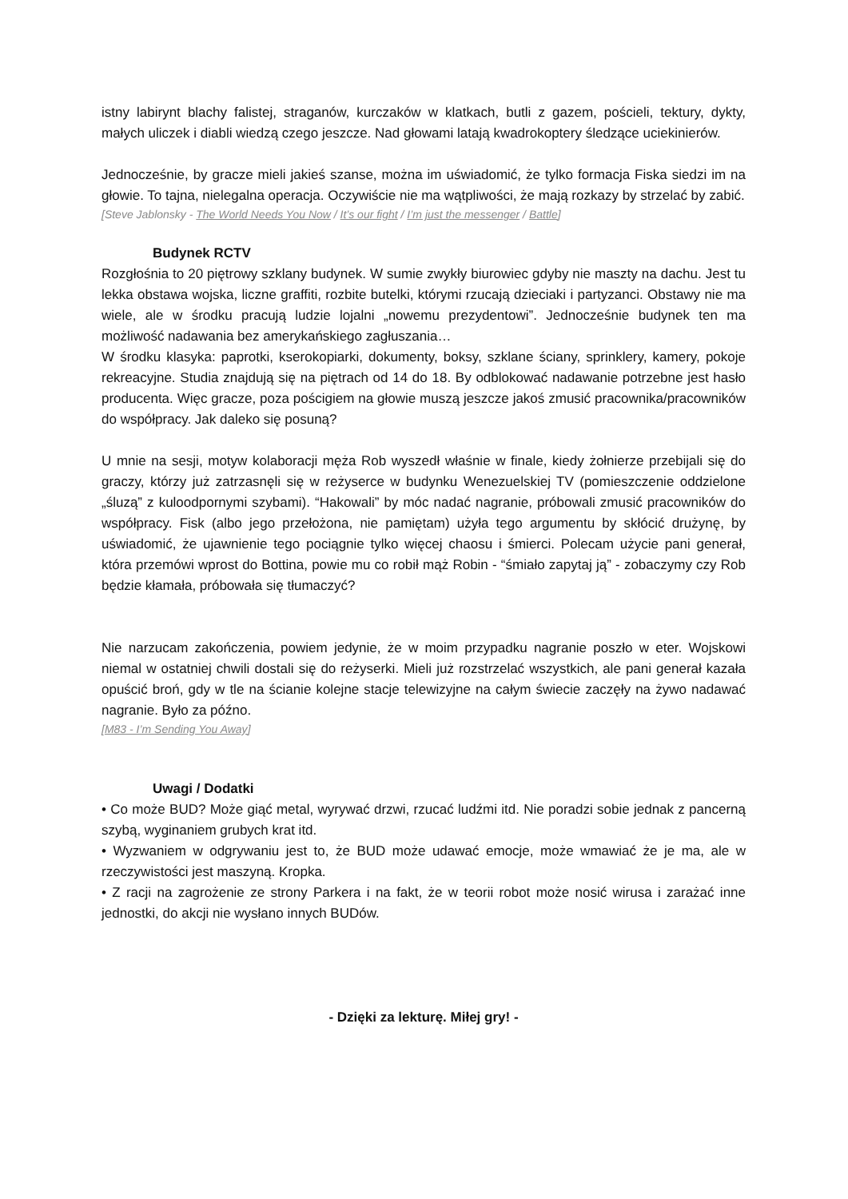istny labirynt blachy falistej, straganów, kurczaków w klatkach, butli z gazem, pościeli, tektury, dykty, małych uliczek i diabli wiedzą czego jeszcze. Nad głowami latają kwadrokoptery śledzące uciekinierów.
Jednocześnie, by gracze mieli jakieś szanse, można im uświadomić, że tylko formacja Fiska siedzi im na głowie. To tajna, nielegalna operacja. Oczywiście nie ma wątpliwości, że mają rozkazy by strzelać by zabić.
[Steve Jablonsky - The World Needs You Now / It’s our fight / I’m just the messenger / Battle]
Budynek RCTV
Rozgłośnia to 20 piętrowy szklany budynek. W sumie zwykły biurowiec gdyby nie maszty na dachu. Jest tu lekka obstawa wojska, liczne graffiti, rozbite butelki, którymi rzucają dzieciaki i partyzanci. Obstawy nie ma wiele, ale w środku pracują ludzie lojalni „nowemu prezydentowi”. Jednocześnie budynek ten ma możliwość nadawania bez amerykańskiego zagłuszania…
W środku klasyka: paprotki, kserokopiarki, dokumenty, boksy, szklane ściany, sprinklery, kamery, pokoje rekreacyjne. Studia znajdują się na piętrach od 14 do 18. By odblokować nadawanie potrzebne jest hasło producenta. Więc gracze, poza pościgiem na głowie muszą jeszcze jakoś zmusić pracownika/pracowników do współpracy. Jak daleko się posuną?
U mnie na sesji, motyw kolaboracji męża Rob wyszedł właśnie w finale, kiedy żołnierze przebijali się do graczy, którzy już zatrzasnęli się w reżyserce w budynku Wenezuelskiej TV (pomieszczenie oddzielone „śluzą” z kuloodpornymi szybami). “Hakowali” by móc nadać nagranie, próbowali zmusić pracowników do współpracy. Fisk (albo jego przełożona, nie pamiętam) użyła tego argumentu by skłócić drużynę, by uświadomić, że ujawnienie tego pociągnie tylko więcej chaosu i śmierci. Polecam użycie pani generał, która przemówi wprost do Bottina, powie mu co robił mąż Robin - “śmiało zapytaj ją” - zobaczymy czy Rob będzie kłamała, próbowała się tłumaczyć?
Nie narzucam zakończenia, powiem jedynie, że w moim przypadku nagranie poszło w eter. Wojskowi niemal w ostatniej chwili dostali się do reżyserki. Mieli już rozstrzelać wszystkich, ale pani generał kazała opuścić broń, gdy w tle na ścianie kolejne stacje telewizyjne na całym świecie zaczęły na żywo nadawać nagranie. Było za późno.
[M83 - I’m Sending You Away]
Uwagi / Dodatki
• Co może BUD? Może giąć metal, wyrywać drzwi, rzucać ludźmi itd. Nie poradzi sobie jednak z pancerną szybą, wyginaniem grubych krat itd.
• Wyzwaniem w odgrywaniu jest to, że BUD może udawać emocje, może wmawiać że je ma, ale w rzeczywistości jest maszyną. Kropka.
• Z racji na zagrożenie ze strony Parkera i na fakt, że w teorii robot może nosić wirusa i zarażać inne jednostki, do akcji nie wysłano innych BUDów.
- Dzięki za lekturę. Miłej gry! -